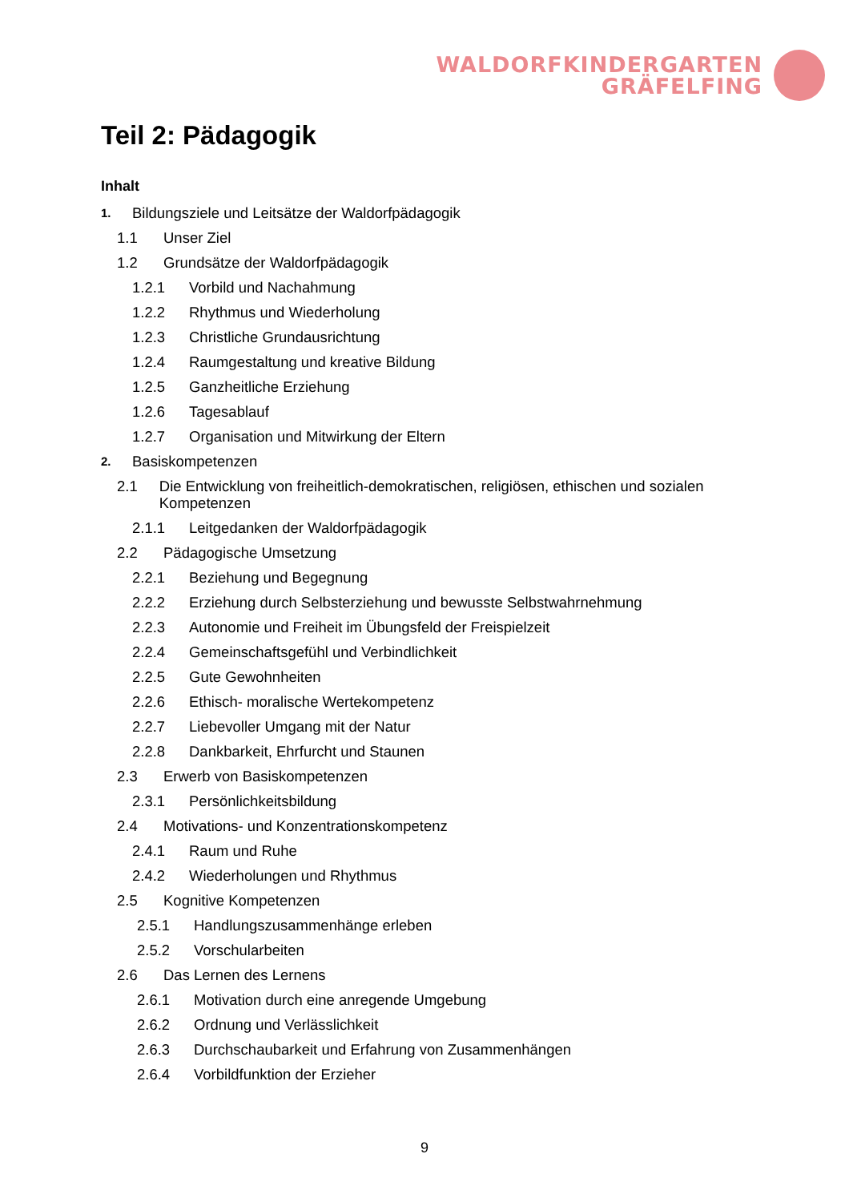WALDORFKINDERGARTEN
GRÄFELFING
Teil 2: Pädagogik
Inhalt
1. Bildungsziele und Leitsätze der Waldorfpädagogik
1.1 Unser Ziel
1.2 Grundsätze der Waldorfpädagogik
1.2.1 Vorbild und Nachahmung
1.2.2 Rhythmus und Wiederholung
1.2.3 Christliche Grundausrichtung
1.2.4 Raumgestaltung und kreative Bildung
1.2.5 Ganzheitliche Erziehung
1.2.6 Tagesablauf
1.2.7 Organisation und Mitwirkung der Eltern
2. Basiskompetenzen
2.1 Die Entwicklung von freiheitlich-demokratischen, religiösen, ethischen und sozialen Kompetenzen
2.1.1 Leitgedanken der Waldorfpädagogik
2.2 Pädagogische Umsetzung
2.2.1 Beziehung und Begegnung
2.2.2 Erziehung durch Selbsterziehung und bewusste Selbstwahrnehmung
2.2.3 Autonomie und Freiheit im Übungsfeld der Freispielzeit
2.2.4 Gemeinschaftsgefühl und Verbindlichkeit
2.2.5 Gute Gewohnheiten
2.2.6 Ethisch- moralische Wertekompetenz
2.2.7 Liebevoller Umgang mit der Natur
2.2.8 Dankbarkeit, Ehrfurcht und Staunen
2.3 Erwerb von Basiskompetenzen
2.3.1 Persönlichkeitsbildung
2.4 Motivations- und Konzentrationskompetenz
2.4.1 Raum und Ruhe
2.4.2 Wiederholungen und Rhythmus
2.5 Kognitive Kompetenzen
2.5.1 Handlungszusammenhänge erleben
2.5.2 Vorschularbeiten
2.6 Das Lernen des Lernens
2.6.1 Motivation durch eine anregende Umgebung
2.6.2 Ordnung und Verlässlichkeit
2.6.3 Durchschaubarkeit und Erfahrung von Zusammenhängen
2.6.4 Vorbildfunktion der Erzieher
9